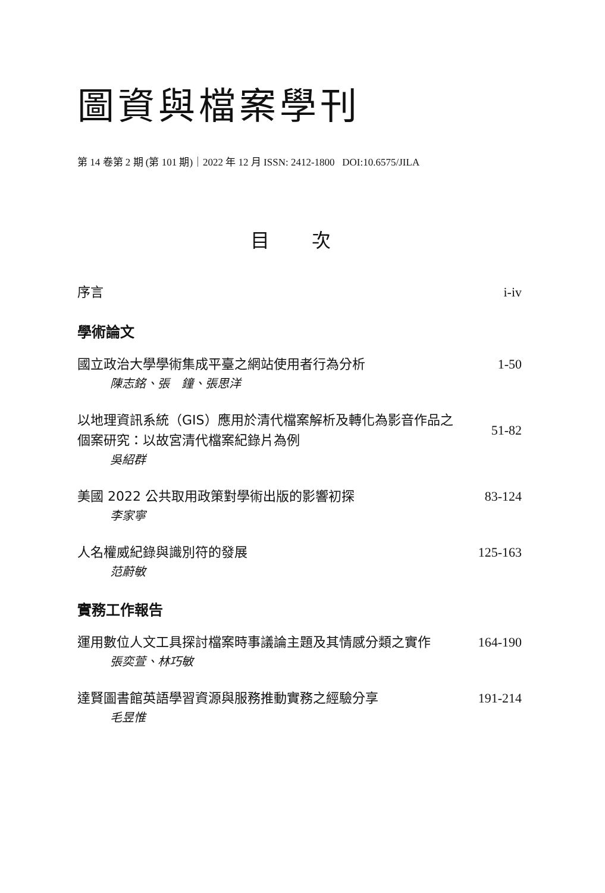圖資與檔案學刊
第 14 卷第 2 期 (第 101 期)｜2022 年 12 月 ISSN: 2412-1800 DOI:10.6575/JILA
目 次
序言 i-iv
學術論文
國立政治大學學術集成平臺之網站使用者行為分析 1-50
陳志銘、張　鐘、張思洋
以地理資訊系統（GIS）應用於清代檔案解析及轉化為影音作品之個案研究：以故宮清代檔案紀錄片為例
51-82
吳紹群
美國 2022 公共取用政策對學術出版的影響初探 83-124
李家寧
人名權威紀錄與識別符的發展 125-163
范蔚敏
實務工作報告
運用數位人文工具探討檔案時事議論主題及其情感分類之實作 164-190
張奕萱、林巧敏
達賢圖書館英語學習資源與服務推動實務之經驗分享 191-214
毛昱惟